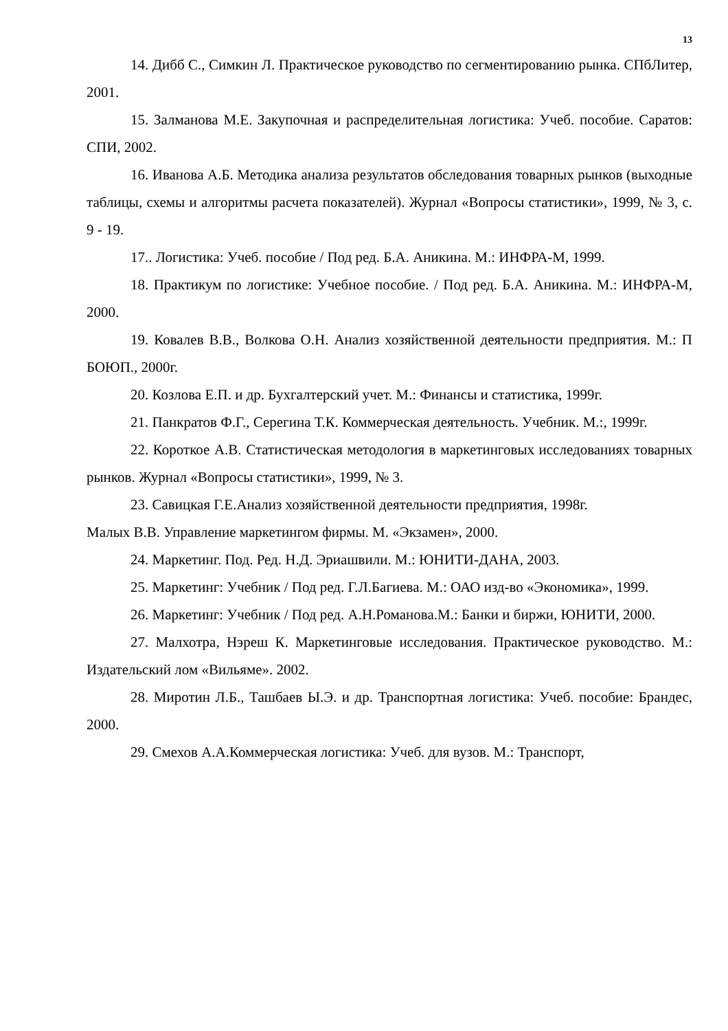13
14. Дибб С., Симкин Л. Практическое руководство по сегментированию рынка. СПбЛитер, 2001.
15. Залманова М.Е. Закупочная и распределительная логистика: Учеб. пособие. Саратов: СПИ, 2002.
16. Иванова А.Б. Методика анализа результатов обследования товарных рынков (выходные таблицы, схемы и алгоритмы расчета показателей). Журнал «Вопросы статистики», 1999, № 3, с. 9 - 19.
17.. Логистика: Учеб. пособие / Под ред. Б.А. Аникина. М.: ИНФРА-М, 1999.
18. Практикум по логистике: Учебное пособие. / Под ред. Б.А. Аникина. М.: ИНФРА-М, 2000.
19. Ковалев В.В., Волкова О.Н. Анализ хозяйственной деятельности предприятия. М.: П БОЮП., 2000г.
20. Козлова Е.П. и др. Бухгалтерский учет. М.: Финансы и статистика, 1999г.
21. Панкратов Ф.Г., Серегина Т.К. Коммерческая деятельность. Учебник. М.:, 1999г.
22. Короткое А.В. Статистическая методология в маркетинговых исследованиях товарных рынков. Журнал «Вопросы статистики», 1999, № 3.
23. Савицкая Г.Е.Анализ хозяйственной деятельности предприятия, 1998г.
Малых В.В. Управление маркетингом фирмы. М. «Экзамен», 2000.
24. Маркетинг. Под. Ред. Н.Д. Эриашвили. М.: ЮНИТИ-ДАНА, 2003.
25. Маркетинг: Учебник / Под ред. Г.Л.Багиева. М.: ОАО изд-во «Экономика», 1999.
26. Маркетинг: Учебник / Под ред. А.Н.Романова.М.: Банки и биржи, ЮНИТИ, 2000.
27. Малхотра, Нэреш К. Маркетинговые исследования. Практическое руководство. М.: Издательский лом «Вильяме». 2002.
28. Миротин Л.Б., Ташбаев Ы.Э. и др. Транспортная логистика: Учеб. пособие: Брандес, 2000.
29. Смехов А.А.Коммерческая логистика: Учеб. для вузов. М.: Транспорт,